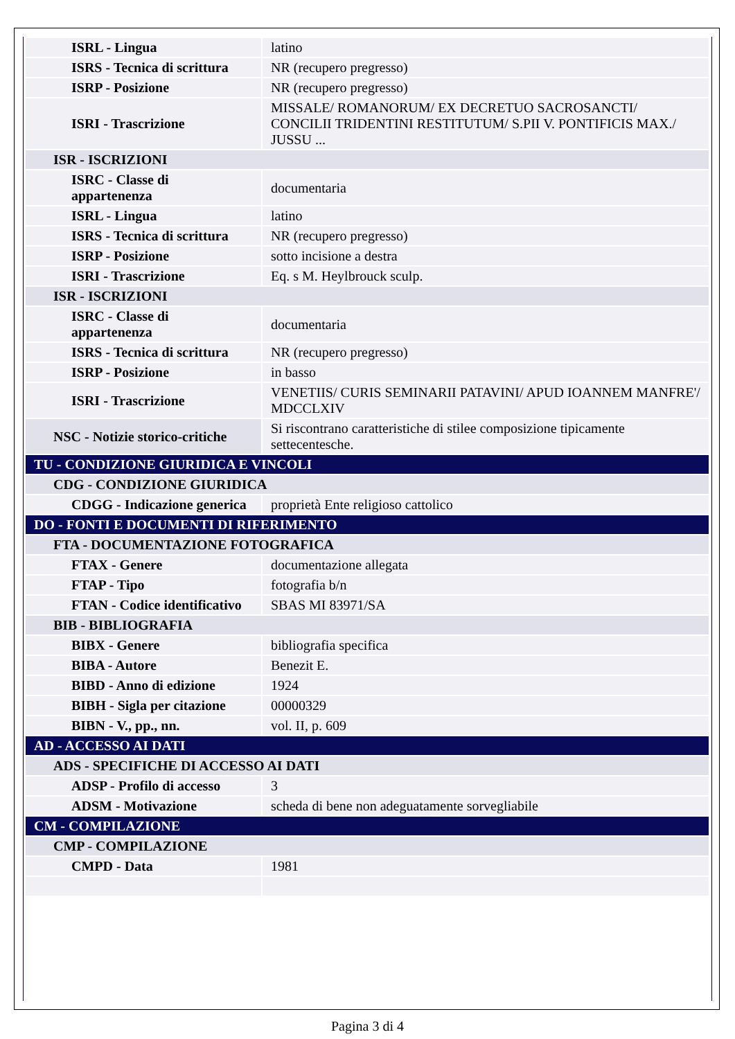| ISRL - Lingua | latino |
| ISRS - Tecnica di scrittura | NR (recupero pregresso) |
| ISRP - Posizione | NR (recupero pregresso) |
| ISRI - Trascrizione | MISSALE/ ROMANORUM/ EX DECRETUO SACROSANCTI/ CONCILII TRIDENTINI RESTITUTUM/ S.PII V. PONTIFICIS MAX./ JUSSU ... |
| ISR - ISCRIZIONI | |
| ISRC - Classe di appartenenza | documentaria |
| ISRL - Lingua | latino |
| ISRS - Tecnica di scrittura | NR (recupero pregresso) |
| ISRP - Posizione | sotto incisione a destra |
| ISRI - Trascrizione | Eq. s M. Heylbrouck sculp. |
| ISR - ISCRIZIONI | |
| ISRC - Classe di appartenenza | documentaria |
| ISRS - Tecnica di scrittura | NR (recupero pregresso) |
| ISRP - Posizione | in basso |
| ISRI - Trascrizione | VENETIIS/ CURIS SEMINARII PATAVINI/ APUD IOANNEM MANFRE'/ MDCCLXIV |
| NSC - Notizie storico-critiche | Si riscontrano caratteristiche di stilee composizione tipicamente settecentesche. |
| TU - CONDIZIONE GIURIDICA E VINCOLI | |
| CDG - CONDIZIONE GIURIDICA | |
| CDGG - Indicazione generica | proprietà Ente religioso cattolico |
| DO - FONTI E DOCUMENTI DI RIFERIMENTO | |
| FTA - DOCUMENTAZIONE FOTOGRAFICA | |
| FTAX - Genere | documentazione allegata |
| FTAP - Tipo | fotografia b/n |
| FTAN - Codice identificativo | SBAS MI 83971/SA |
| BIB - BIBLIOGRAFIA | |
| BIBX - Genere | bibliografia specifica |
| BIBA - Autore | Benezit E. |
| BIBD - Anno di edizione | 1924 |
| BIBH - Sigla per citazione | 00000329 |
| BIBN - V., pp., nn. | vol. II, p. 609 |
| AD - ACCESSO AI DATI | |
| ADS - SPECIFICHE DI ACCESSO AI DATI | |
| ADSP - Profilo di accesso | 3 |
| ADSM - Motivazione | scheda di bene non adeguatamente sorvegliabile |
| CM - COMPILAZIONE | |
| CMP - COMPILAZIONE | |
| CMPD - Data | 1981 |
Pagina 3 di 4